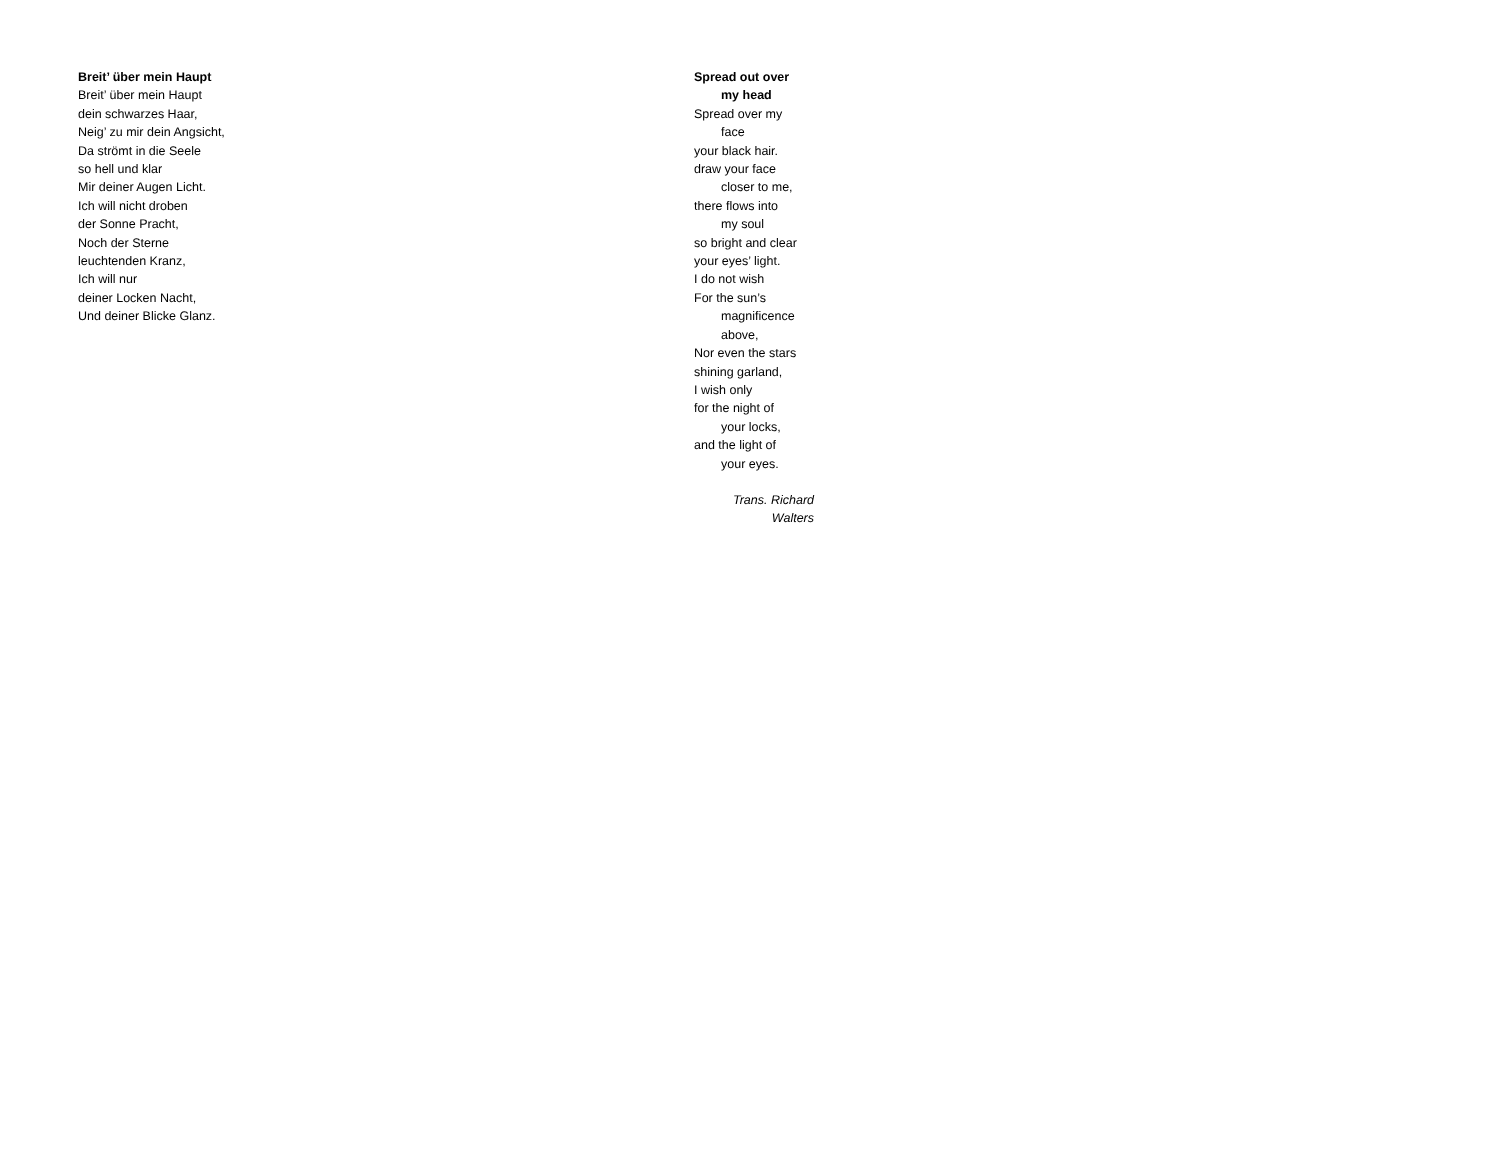Breit’ über mein Haupt
Breit’ über mein Haupt
dein schwarzes Haar,
Neig’ zu mir dein Angsicht,
Da strömt in die Seele
so hell und klar
Mir deiner Augen Licht.
Ich will nicht droben
der Sonne Pracht,
Noch der Sterne
leuchtenden Kranz,
Ich will nur
deiner Locken Nacht,
Und deiner Blicke Glanz.
Spread out over
my head
Spread over my
face
your black hair.
draw your face
closer to me,
there flows into
my soul
so bright and clear
your eyes’ light.
I do not wish
For the sun’s
magnificence
above,
Nor even the stars
shining garland,
I wish only
for the night of
your locks,
and the light of
your eyes.
Trans. Richard
Walters